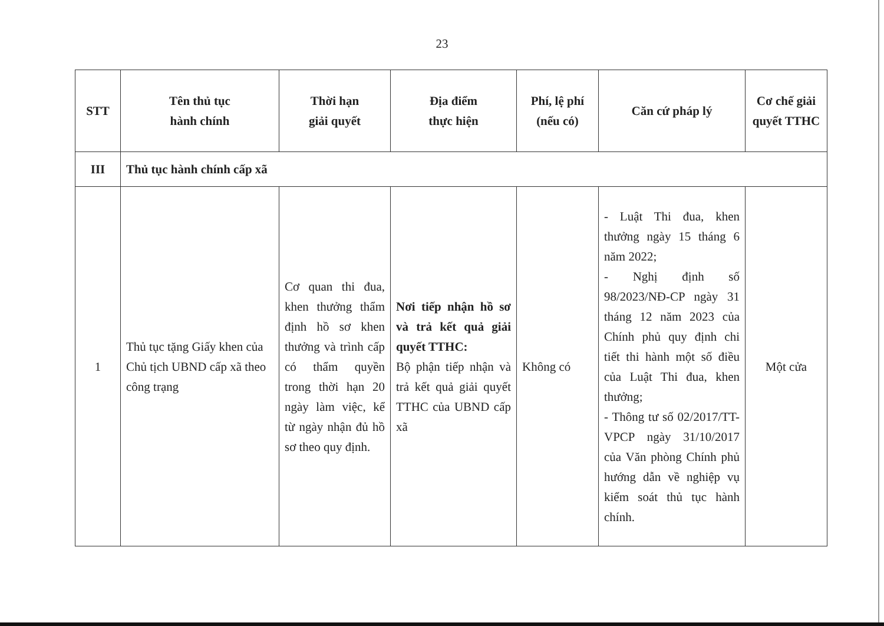23
| STT | Tên thủ tục hành chính | Thời hạn giải quyết | Địa điểm thực hiện | Phí, lệ phí (nếu có) | Căn cứ pháp lý | Cơ chế giải quyết TTHC |
| --- | --- | --- | --- | --- | --- | --- |
| III | Thủ tục hành chính cấp xã | | | | | |
| 1 | Thủ tục tặng Giấy khen của Chủ tịch UBND cấp xã theo công trạng | Cơ quan thi đua, khen thưởng thẩm định hồ sơ khen thưởng và trình cấp có thẩm quyền trong thời hạn 20 ngày làm việc, kể từ ngày nhận đủ hồ sơ theo quy định. | Nơi tiếp nhận hồ sơ và trả kết quả giải quyết TTHC: Bộ phận tiếp nhận và trả kết quả giải quyết TTHC của UBND cấp xã | Không có | - Luật Thi đua, khen thưởng ngày 15 tháng 6 năm 2022; - Nghị định số 98/2023/NĐ-CP ngày 31 tháng 12 năm 2023 của Chính phủ quy định chi tiết thi hành một số điều của Luật Thi đua, khen thưởng; - Thông tư số 02/2017/TT-VPCP ngày 31/10/2017 của Văn phòng Chính phủ hướng dẫn về nghiệp vụ kiểm soát thủ tục hành chính. | Một cửa |